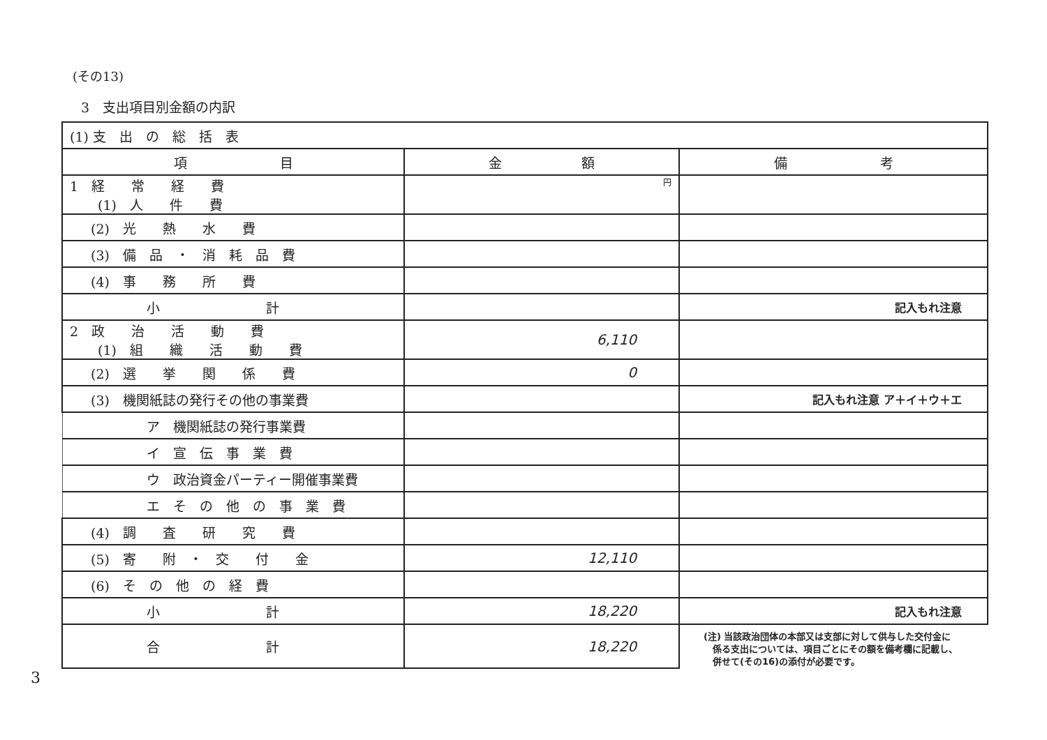(その13)
3　支出項目別金額の内訳
| (1) 支 出 の 総 括 表 | | |
| 項 目 | 金 額 | 備 考 |
| 1 経 常 経 費 (1) 人 件 費 | 円 | |
| (2) 光 熱 水 費 | | |
| (3) 備 品 ・ 消 耗 品 費 | | |
| (4) 事 務 所 費 | | |
| 小 計 | | 記入もれ注意 |
| 2 政 治 活 動 費 (1) 組 織 活 動 費 | 6,110 | |
| (2) 選 挙 関 係 費 | 0 | |
| (3) 機関紙誌の発行その他の事業費 | | 記入もれ注意 ア＋イ＋ウ＋エ |
| ア 機関紙誌の発行事業費 | | |
| イ 宣 伝 事 業 費 | | |
| ウ 政治資金パーティー開催事業費 | | |
| エ そ の 他 の 事 業 費 | | |
| (4) 調 査 研 究 費 | | |
| (5) 寄 附 ・ 交 付 金 | 12,110 | |
| (6) そ の 他 の 経 費 | | |
| 小 計 | 18,220 | 記入もれ注意 |
| 合 計 | 18,220 | (注) 当該政治団体の本部又は支部に対して供与した交付金に 係る支出については、項目ごとにその額を備考欄に記載し、 併せて(その16)の添付が必要です。 |
3